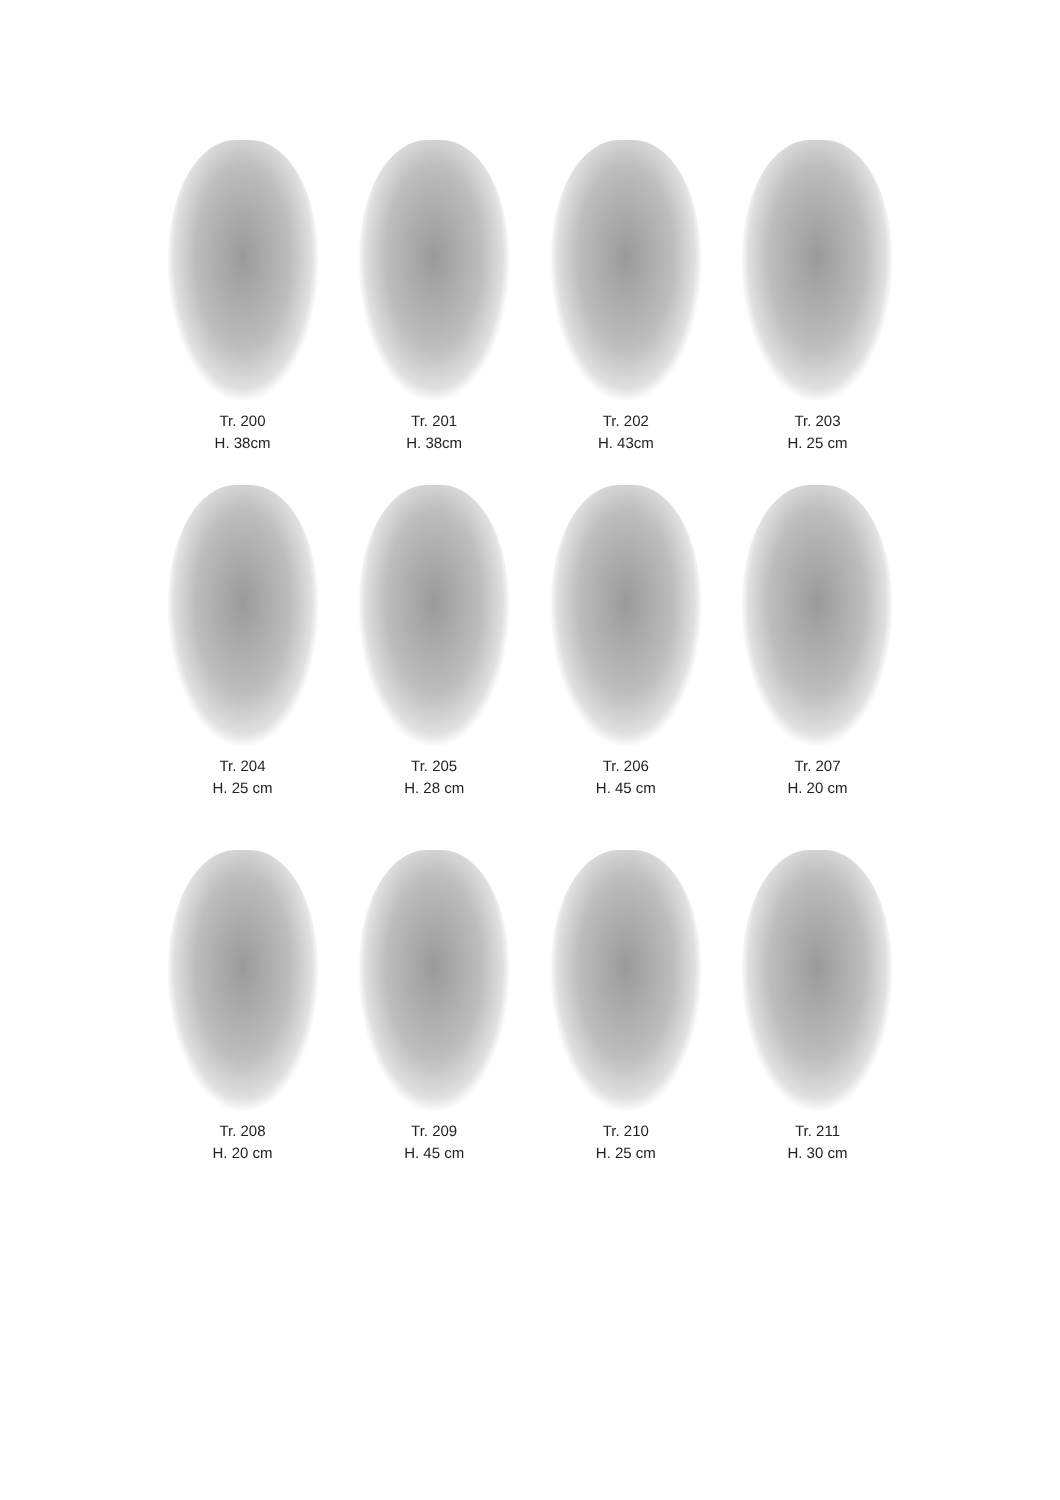Tr. 200
H. 38cm
Tr. 201
H. 38cm
Tr. 202
H. 43cm
Tr. 203
H. 25 cm
Tr. 204
H. 25 cm
Tr. 205
H. 28 cm
Tr. 206
H. 45 cm
Tr. 207
H. 20 cm
Tr. 208
H. 20 cm
Tr. 209
H. 45 cm
Tr. 210
H. 25 cm
Tr. 211
H. 30 cm